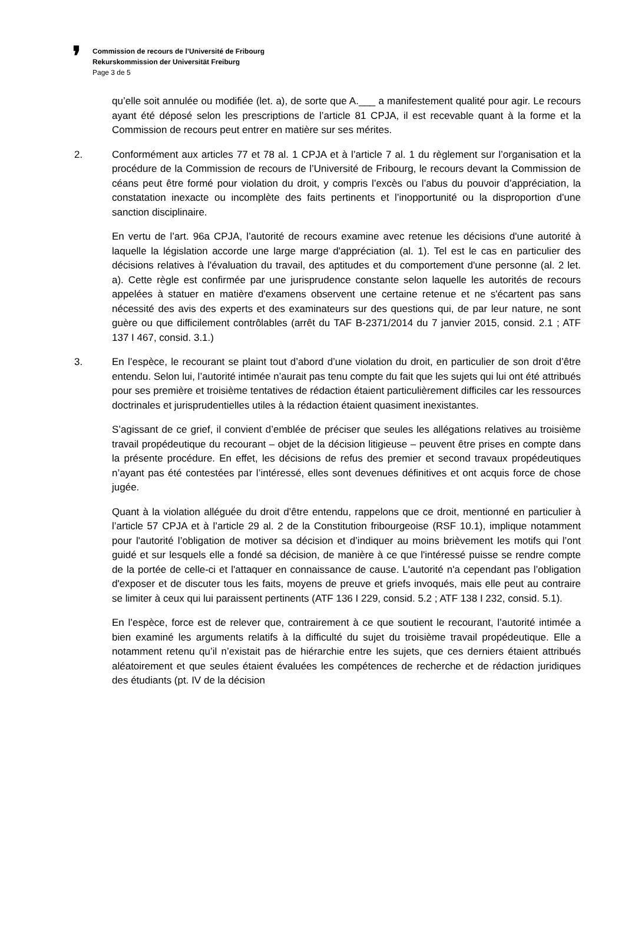❜
Commission de recours de l’Université de Fribourg
Rekurskommission der Universität Freiburg
Page 3 de 5
qu’elle soit annulée ou modifiée (let. a), de sorte que A.___ a manifestement qualité pour agir. Le recours ayant été déposé selon les prescriptions de l’article 81 CPJA, il est recevable quant à la forme et la Commission de recours peut entrer en matière sur ses mérites.
2. Conformément aux articles 77 et 78 al. 1 CPJA et à l’article 7 al. 1 du règlement sur l’organisation et la procédure de la Commission de recours de l’Université de Fribourg, le recours devant la Commission de céans peut être formé pour violation du droit, y compris l’excès ou l’abus du pouvoir d’appréciation, la constatation inexacte ou incomplète des faits pertinents et l’inopportunité ou la disproportion d’une sanction disciplinaire.
En vertu de l’art. 96a CPJA, l’autorité de recours examine avec retenue les décisions d'une autorité à laquelle la législation accorde une large marge d'appréciation (al. 1). Tel est le cas en particulier des décisions relatives à l'évaluation du travail, des aptitudes et du comportement d'une personne (al. 2 let. a). Cette règle est confirmée par une jurisprudence constante selon laquelle les autorités de recours appelées à statuer en matière d'examens observent une certaine retenue et ne s'écartent pas sans nécessité des avis des experts et des examinateurs sur des questions qui, de par leur nature, ne sont guère ou que difficilement contrôlables (arrêt du TAF B-2371/2014 du 7 janvier 2015, consid. 2.1 ; ATF 137 I 467, consid. 3.1.)
3. En l’espèce, le recourant se plaint tout d’abord d’une violation du droit, en particulier de son droit d’être entendu. Selon lui, l’autorité intimée n’aurait pas tenu compte du fait que les sujets qui lui ont été attribués pour ses première et troisième tentatives de rédaction étaient particulièrement difficiles car les ressources doctrinales et jurisprudentielles utiles à la rédaction étaient quasiment inexistantes.
S’agissant de ce grief, il convient d’emblée de préciser que seules les allégations relatives au troisième travail propédeutique du recourant – objet de la décision litigieuse – peuvent être prises en compte dans la présente procédure. En effet, les décisions de refus des premier et second travaux propédeutiques n’ayant pas été contestées par l’intéressé, elles sont devenues définitives et ont acquis force de chose jugée.
Quant à la violation alléguée du droit d’être entendu, rappelons que ce droit, mentionné en particulier à l’article 57 CPJA et à l’article 29 al. 2 de la Constitution fribourgeoise (RSF 10.1), implique notamment pour l'autorité l’obligation de motiver sa décision et d’indiquer au moins brièvement les motifs qui l’ont guidé et sur lesquels elle a fondé sa décision, de manière à ce que l'intéressé puisse se rendre compte de la portée de celle-ci et l'attaquer en connaissance de cause. L'autorité n'a cependant pas l’obligation d'exposer et de discuter tous les faits, moyens de preuve et griefs invoqués, mais elle peut au contraire se limiter à ceux qui lui paraissent pertinents (ATF 136 I 229, consid. 5.2 ; ATF 138 I 232, consid. 5.1).
En l’espèce, force est de relever que, contrairement à ce que soutient le recourant, l’autorité intimée a bien examiné les arguments relatifs à la difficulté du sujet du troisième travail propédeutique. Elle a notamment retenu qu’il n’existait pas de hiérarchie entre les sujets, que ces derniers étaient attribués aléatoirement et que seules étaient évaluées les compétences de recherche et de rédaction juridiques des étudiants (pt. IV de la décision